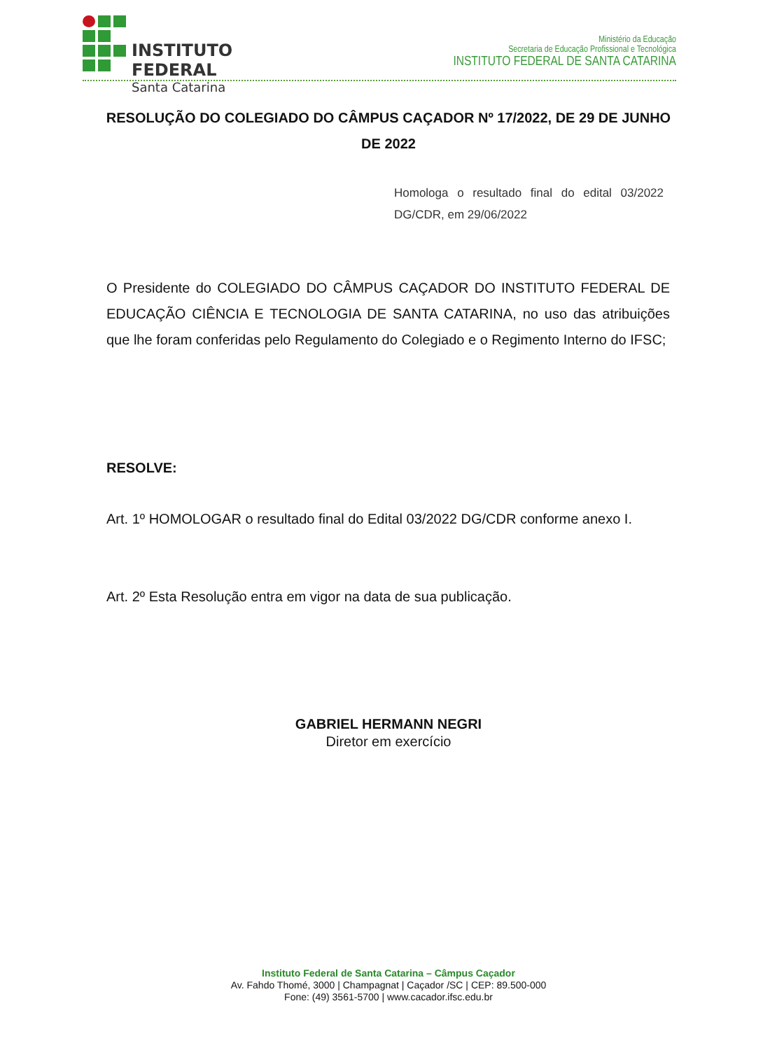INSTITUTO FEDERAL
Santa Catarina
Ministério da Educação
Secretaria de Educação Profissional e Tecnológica
INSTITUTO FEDERAL DE SANTA CATARINA
RESOLUÇÃO DO COLEGIADO DO CÂMPUS CAÇADOR Nº 17/2022, DE 29 DE JUNHO DE 2022
Homologa o resultado final do edital 03/2022 DG/CDR, em 29/06/2022
O Presidente do COLEGIADO DO CÂMPUS CAÇADOR DO INSTITUTO FEDERAL DE EDUCAÇÃO CIÊNCIA E TECNOLOGIA DE SANTA CATARINA, no uso das atribuições que lhe foram conferidas pelo Regulamento do Colegiado e o Regimento Interno do IFSC;
RESOLVE:
Art. 1º HOMOLOGAR o resultado final do Edital 03/2022 DG/CDR conforme anexo I.
Art. 2º Esta Resolução entra em vigor na data de sua publicação.
GABRIEL HERMANN NEGRI
Diretor em exercício
Instituto Federal de Santa Catarina – Câmpus Caçador
Av. Fahdo Thomé, 3000 | Champagnat | Caçador /SC | CEP: 89.500-000
Fone: (49) 3561-5700 | www.cacador.ifsc.edu.br